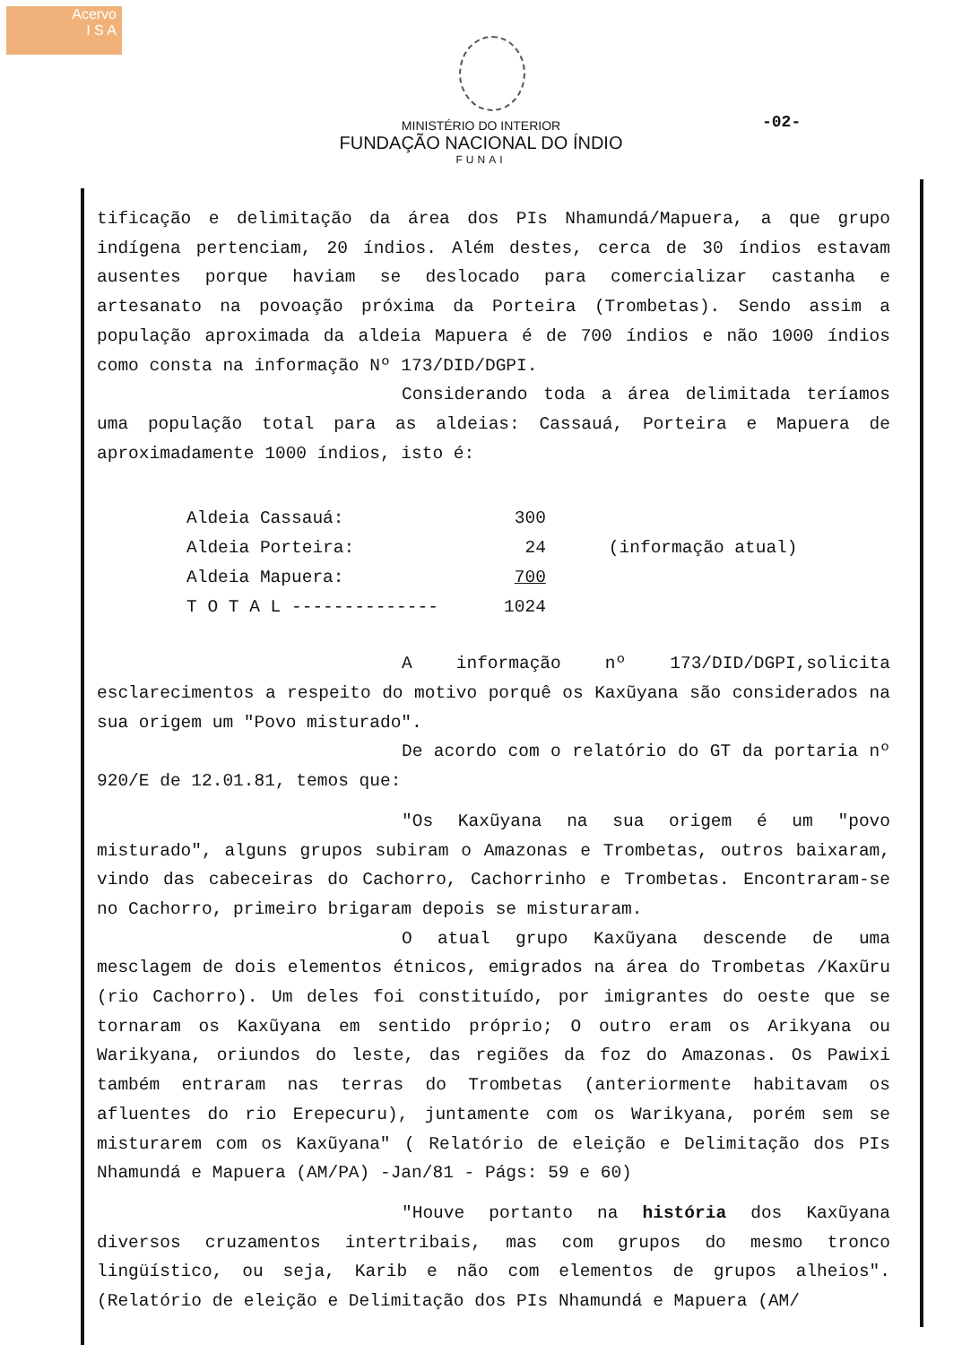Acervo
I S A
-02-
MINISTÉRIO DO INTERIOR
FUNDAÇÃO NACIONAL DO ÍNDIO
FUNAI
tificação e delimitação da área dos PIs Nhamundá/Mapuera, a que grupo indígena pertenciam, 20 índios. Além destes, cerca de 30 índios estavam ausentes porque haviam se deslocado para comercializar castanha e artesanato na povoação próxima da Porteira (Trombetas). Sendo assim a população aproximada da aldeia Mapuera é de 700 índios e não 1000 índios como consta na informação Nº 173/DID/DGPI.
Considerando toda a área delimitada teríamos uma população total para as aldeias: Cassauá, Porteira e Mapuera de aproximadamente 1000 índios, isto é:
| Aldeia Cassauá: | 300 | (informação atual) |
| Aldeia Porteira: | 24 | |
| Aldeia Mapuera: | 700 | |
| T O T A L -------------- | 1024 | |
A informação nº 173/DID/DGPI,solicita esclarecimentos a respeito do motivo porquê os Kaxũyana são considerados na sua origem um "Povo misturado".
De acordo com o relatório do GT da portaria nº 920/E de 12.01.81, temos que:
"Os Kaxũyana na sua origem é um "povo misturado", alguns grupos subiram o Amazonas e Trombetas, outros baixaram, vindo das cabeceiras do Cachorro, Cachorrinho e Trombetas. Encontraram-se no Cachorro, primeiro brigaram depois se misturaram.
O atual grupo Kaxũyana descende de uma mesclagem de dois elementos étnicos, emigrados na área do Trombetas /Kaxũru (rio Cachorro). Um deles foi constituído, por imigrantes do oeste que se tornaram os Kaxũyana em sentido próprio; O outro eram os Arikyana ou Warikyana, oriundos do leste, das regiões da foz do Amazonas. Os Pawixi também entraram nas terras do Trombetas (anteriormente habitavam os afluentes do rio Erepecuru), juntamente com os Warikyana, porém sem se misturarem com os Kaxũyana" ( Relatório de eleição e Delimitação dos PIs Nhamundá e Mapuera (AM/PA) -Jan/81 - Págs: 59 e 60)
"Houve portanto na história dos Kaxũyana diversos cruzamentos intertribais, mas com grupos do mesmo tronco lingüístico, ou seja, Karib e não com elementos de grupos alheios". (Relatório de eleição e Delimitação dos PIs Nhamundá e Mapuera (AM/